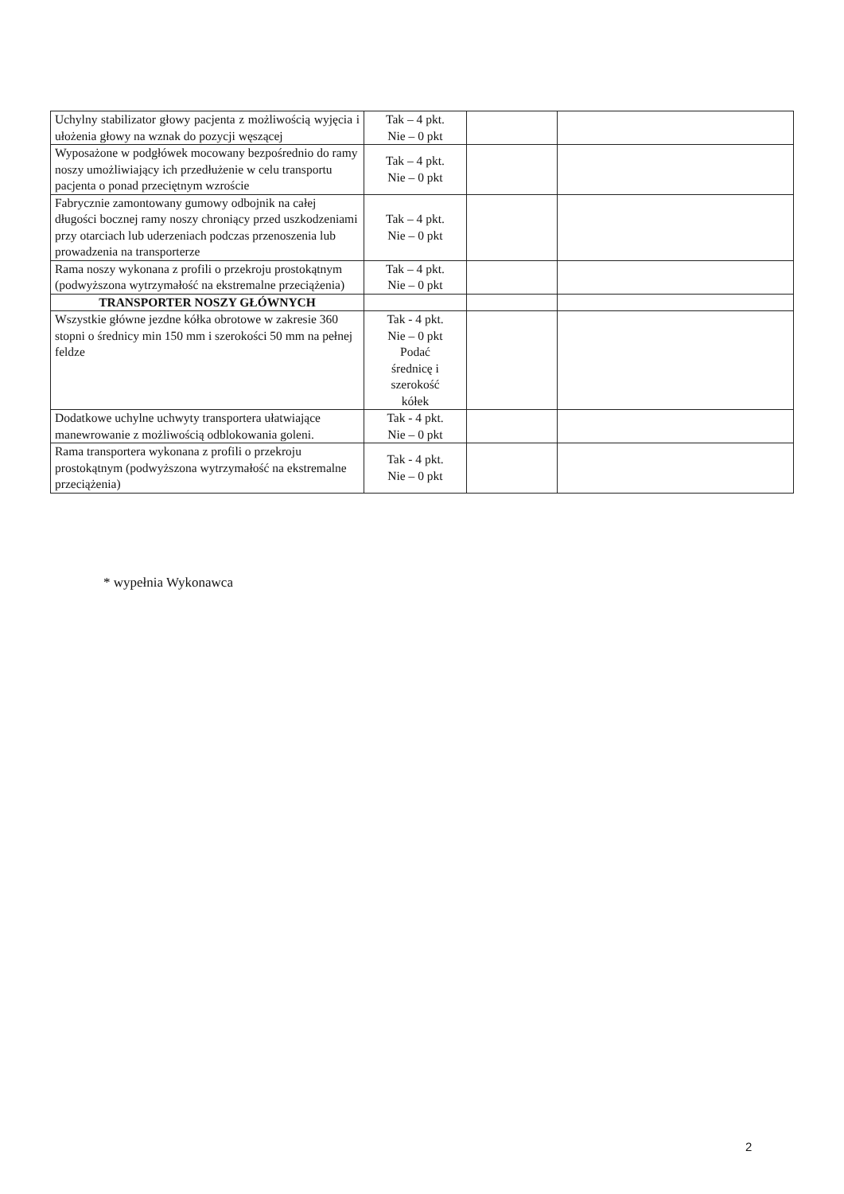| Uchylny stabilizator głowy pacjenta z możliwością wyjęcia i ułożenia głowy na wznak do pozycji węszącej | Tak – 4 pkt. Nie – 0 pkt | | |
| Wyposażone w podgłówek mocowany bezpośrednio do ramy noszy umożliwiający ich przedłużenie w celu transportu pacjenta o ponad przeciętnym wzroście | Tak – 4 pkt. Nie – 0 pkt | | |
| Fabrycznie zamontowany gumowy odbojnik na całej długości bocznej ramy noszy chroniący przed uszkodzeniami przy otarciach lub uderzeniach podczas przenoszenia lub prowadzenia na transporterze | Tak – 4 pkt. Nie – 0 pkt | | |
| Rama noszy wykonana z profili o przekroju prostokątnym (podwyższona wytrzymałość na ekstremalne przeciążenia) | Tak – 4 pkt. Nie – 0 pkt | | |
| TRANSPORTER NOSZY GŁÓWNYCH | | | |
| Wszystkie główne jezdne kółka obrotowe w zakresie 360 stopni o średnicy min 150 mm i szerokości 50 mm na pełnej feldze | Tak - 4 pkt. Nie – 0 pkt Podać średnicę i szerokość kółek | | |
| Dodatkowe uchylne uchwyty transportera ułatwiające manewrowanie z możliwością odblokowania goleni. | Tak - 4 pkt. Nie – 0 pkt | | |
| Rama transportera wykonana z profili o przekroju prostokątnym (podwyższona wytrzymałość na ekstremalne przeciążenia) | Tak - 4 pkt. Nie – 0 pkt | | |
* wypełnia Wykonawca
2